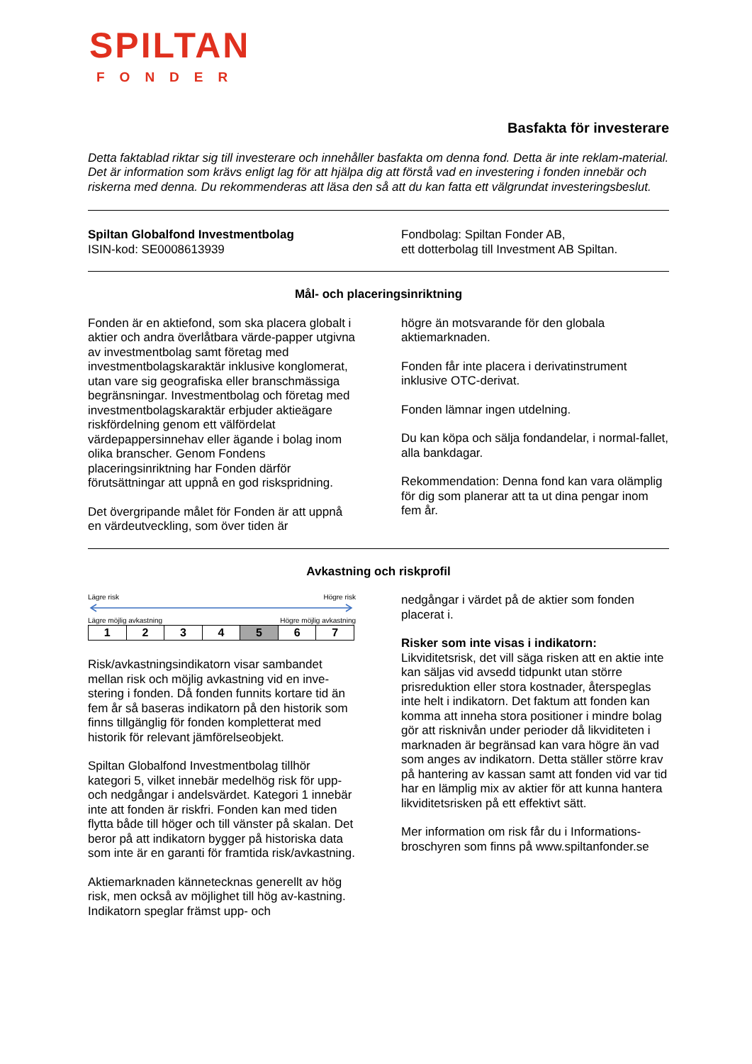SPILTAN
FONDER
Basfakta för investerare
Detta faktablad riktar sig till investerare och innehåller basfakta om denna fond. Detta är inte reklam-material. Det är information som krävs enligt lag för att hjälpa dig att förstå vad en investering i fonden innebär och riskerna med denna. Du rekommenderas att läsa den så att du kan fatta ett välgrundat investeringsbeslut.
Spiltan Globalfond Investmentbolag
ISIN-kod: SE0008613939
Fondbolag: Spiltan Fonder AB,
ett dotterbolag till Investment AB Spiltan.
Mål- och placeringsinriktning
Fonden är en aktiefond, som ska placera globalt i aktier och andra överlåtbara värde-papper utgivna av investmentbolag samt företag med investmentbolagskaraktär inklusive konglomerat, utan vare sig geografiska eller branschmässiga begränsningar. Investmentbolag och företag med investmentbolagskaraktär erbjuder aktieägare riskfördelning genom ett välfördelat värdepappersinnehav eller ägande i bolag inom olika branscher. Genom Fondens placeringsinriktning har Fonden därför förutsättningar att uppnå en god riskspridning.
Det övergripande målet för Fonden är att uppnå en värdeutveckling, som över tiden är
högre än motsvarande för den globala aktiemarknaden.
Fonden får inte placera i derivatinstrument inklusive OTC-derivat.
Fonden lämnar ingen utdelning.
Du kan köpa och sälja fondandelar, i normal-fallet, alla bankdagar.
Rekommendation: Denna fond kan vara olämplig för dig som planerar att ta ut dina pengar inom fem år.
Avkastning och riskprofil
Lägre risk Högre risk
Lägre möjlig avkastning Högre möjlig avkastning
| 1 | 2 | 3 | 4 | 5 | 6 | 7 |
Risk/avkastningsindikatorn visar sambandet mellan risk och möjlig avkastning vid en inve-stering i fonden. Då fonden funnits kortare tid än fem år så baseras indikatorn på den historik som finns tillgänglig för fonden kompletterat med historik för relevant jämförelseobjekt.
Spiltan Globalfond Investmentbolag tillhör kategori 5, vilket innebär medelhög risk för upp- och nedgångar i andelsvärdet. Kategori 1 innebär inte att fonden är riskfri. Fonden kan med tiden flytta både till höger och till vänster på skalan. Det beror på att indikatorn bygger på historiska data som inte är en garanti för framtida risk/avkastning.
Aktiemarknaden kännetecknas generellt av hög risk, men också av möjlighet till hög av-kastning. Indikatorn speglar främst upp- och
nedgångar i värdet på de aktier som fonden placerat i.
Risker som inte visas i indikatorn:
Likviditetsrisk, det vill säga risken att en aktie inte kan säljas vid avsedd tidpunkt utan större prisreduktion eller stora kostnader, återspeglas inte helt i indikatorn. Det faktum att fonden kan komma att inneha stora positioner i mindre bolag gör att risknivån under perioder då likviditeten i marknaden är begränsad kan vara högre än vad som anges av indikatorn. Detta ställer större krav på hantering av kassan samt att fonden vid var tid har en lämplig mix av aktier för att kunna hantera likviditetsrisken på ett effektivt sätt.
Mer information om risk får du i Informations-broschyren som finns på www.spiltanfonder.se